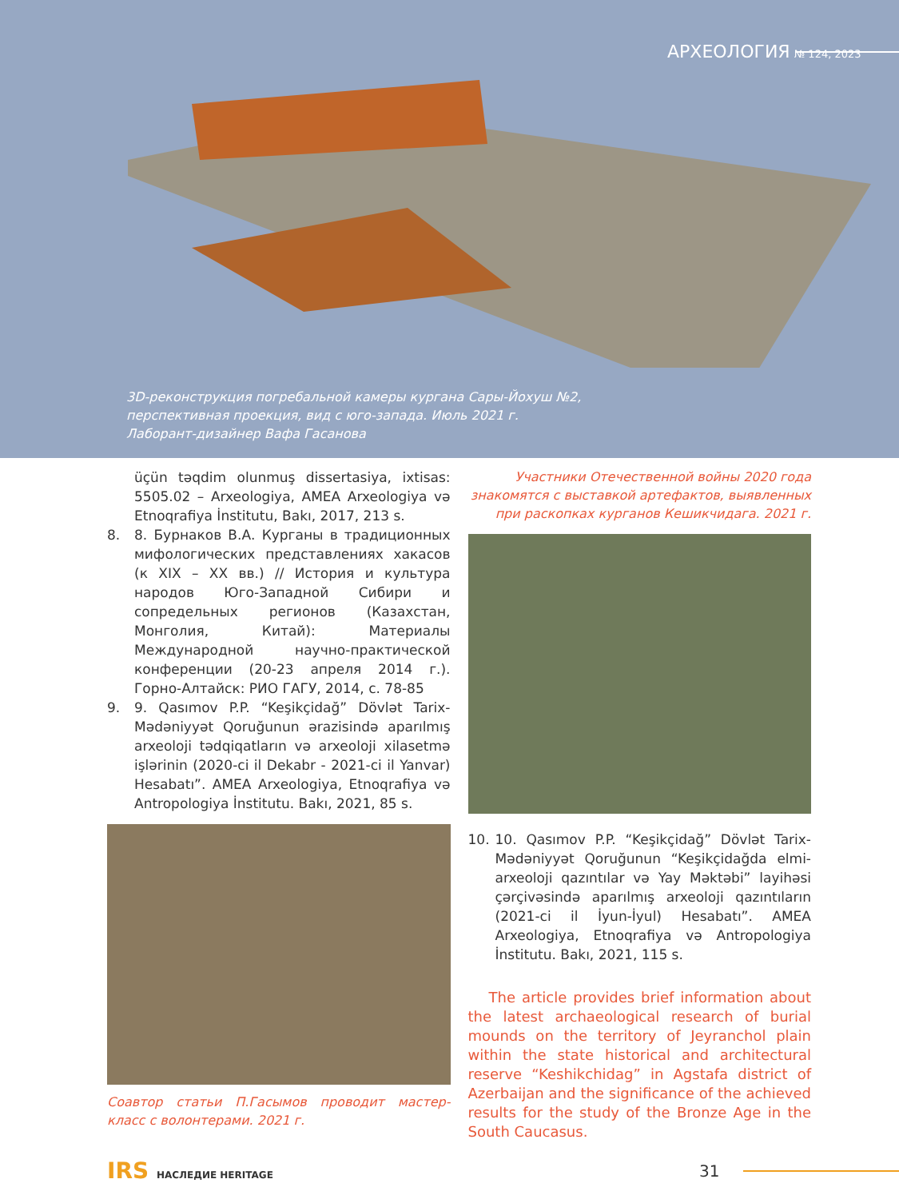АРХЕОЛОГИЯ № 124, 2023
3D-реконструкция погребальной камеры кургана Сары-Йохуш №2,
перспективная проекция, вид с юго-запада. Июль 2021 г.
Лаборант-дизайнер Вафа Гасанова
üçün təqdim olunmuş dissertasiya, ixtisas: 5505.02 – Arxeologiya, AMEA Arxeologiya və Etnoqrafiya İnstitutu, Bakı, 2017, 213 s.
8. 8. Бурнаков В.А. Курганы в традиционных мифологических представлениях хакасов (к XIX – XX вв.) // История и культура народов Юго-Западной Сибири и сопредельных регионов (Казахстан, Монголия, Китай): Материалы Международной научно-практической конференции (20-23 апреля 2014 г.). Горно-Алтайск: РИО ГАГУ, 2014, с. 78-85
9. 9. Qasımov P.P. “Keşikçidağ” Dövlət Tarix-Mədəniyyət Qoruğunun ərazisində aparılmış arxeoloji tədqiqatların və arxeoloji xilasetmə işlərinin (2020-ci il Dekabr - 2021-ci il Yanvar) Hesabatı”. AMEA Arxeologiya, Etnoqrafiya və Antropologiya İnstitutu. Bakı, 2021, 85 s.
Соавтор статьи П.Гасымов проводит мастер-класс с волонтерами. 2021 г.
Участники Отечественной войны 2020 года знакомятся с выставкой артефактов, выявленных при раскопках курганов Кешикчидага. 2021 г.
10. 10. Qasımov P.P. “Keşikçidağ” Dövlət Tarix-Mədəniyyət Qoruğunun “Keşikçidağda elmi-arxeoloji qazıntılar və Yay Məktəbi” layihəsi çərçivəsində aparılmış arxeoloji qazıntıların (2021-ci il İyun-İyul) Hesabatı”. AMEA Arxeologiya, Etnoqrafiya və Antropologiya İnstitutu. Bakı, 2021, 115 s.
The article provides brief information about the latest archaeological research of burial mounds on the territory of Jeyranchol plain within the state historical and architectural reserve “Keshikchidag” in Agstafa district of Azerbaijan and the significance of the achieved results for the study of the Bronze Age in the South Caucasus.
IRS НАСЛЕДИЕ HERITAGE
31